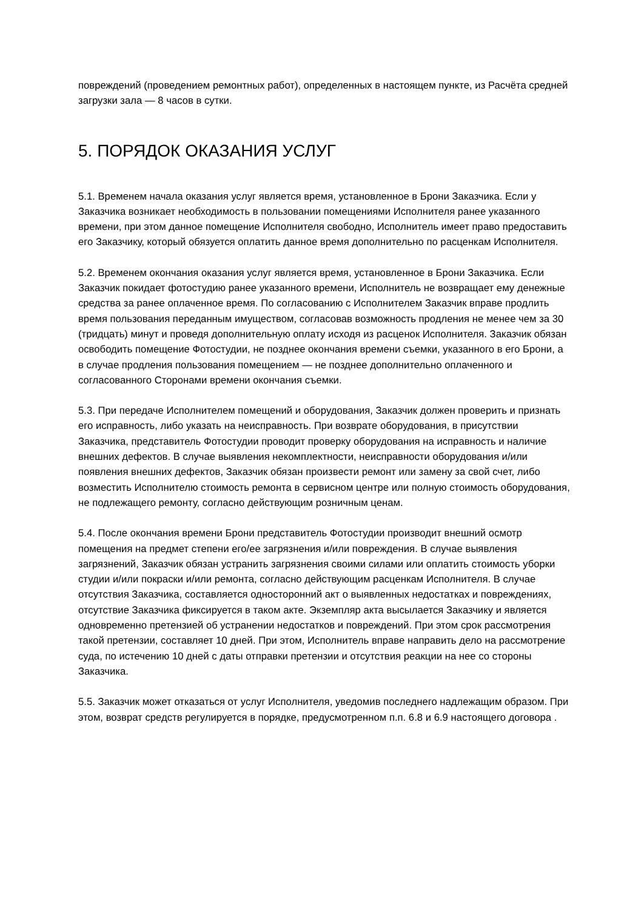повреждений (проведением ремонтных работ), определенных в настоящем пункте, из Расчёта средней загрузки зала — 8 часов в сутки.
5. ПОРЯДОК ОКАЗАНИЯ УСЛУГ
5.1. Временем начала оказания услуг является время, установленное в Брони Заказчика. Если у Заказчика возникает необходимость в пользовании помещениями Исполнителя ранее указанного времени, при этом данное помещение Исполнителя свободно, Исполнитель имеет право предоставить его Заказчику, который обязуется оплатить данное время дополнительно по расценкам Исполнителя.
5.2. Временем окончания оказания услуг является время, установленное в Брони Заказчика. Если Заказчик покидает фотостудию ранее указанного времени, Исполнитель не возвращает ему денежные средства за ранее оплаченное время. По согласованию с Исполнителем Заказчик вправе продлить время пользования переданным имуществом, согласовав возможность продления не менее чем за 30 (тридцать) минут и проведя дополнительную оплату исходя из расценок Исполнителя. Заказчик обязан освободить помещение Фотостудии, не позднее окончания времени съемки, указанного в его Брони, а в случае продления пользования помещением — не позднее дополнительно оплаченного и согласованного Сторонами времени окончания съемки.
5.3. При передаче Исполнителем помещений и оборудования, Заказчик должен проверить и признать его исправность, либо указать на неисправность. При возврате оборудования, в присутствии Заказчика, представитель Фотостудии проводит проверку оборудования на исправность и наличие внешних дефектов. В случае выявления некомплектности, неисправности оборудования и/или появления внешних дефектов, Заказчик обязан произвести ремонт или замену за свой счет, либо возместить Исполнителю стоимость ремонта в сервисном центре или полную стоимость оборудования, не подлежащего ремонту, согласно действующим розничным ценам.
5.4. После окончания времени Брони представитель Фотостудии производит внешний осмотр помещения на предмет степени его/ее загрязнения и/или повреждения. В случае выявления загрязнений, Заказчик обязан устранить загрязнения своими силами или оплатить стоимость уборки студии и/или покраски и/или ремонта, согласно действующим расценкам Исполнителя. В случае отсутствия Заказчика, составляется односторонний акт о выявленных недостатках и повреждениях, отсутствие Заказчика фиксируется в таком акте. Экземпляр акта высылается Заказчику и является одновременно претензией об устранении недостатков и повреждений. При этом срок рассмотрения такой претензии, составляет 10 дней. При этом, Исполнитель вправе направить дело на рассмотрение суда, по истечению 10 дней с даты отправки претензии и отсутствия реакции на нее со стороны Заказчика.
5.5. Заказчик может отказаться от услуг Исполнителя, уведомив последнего надлежащим образом. При этом, возврат средств регулируется в порядке, предусмотренном п.п. 6.8 и 6.9 настоящего договора .